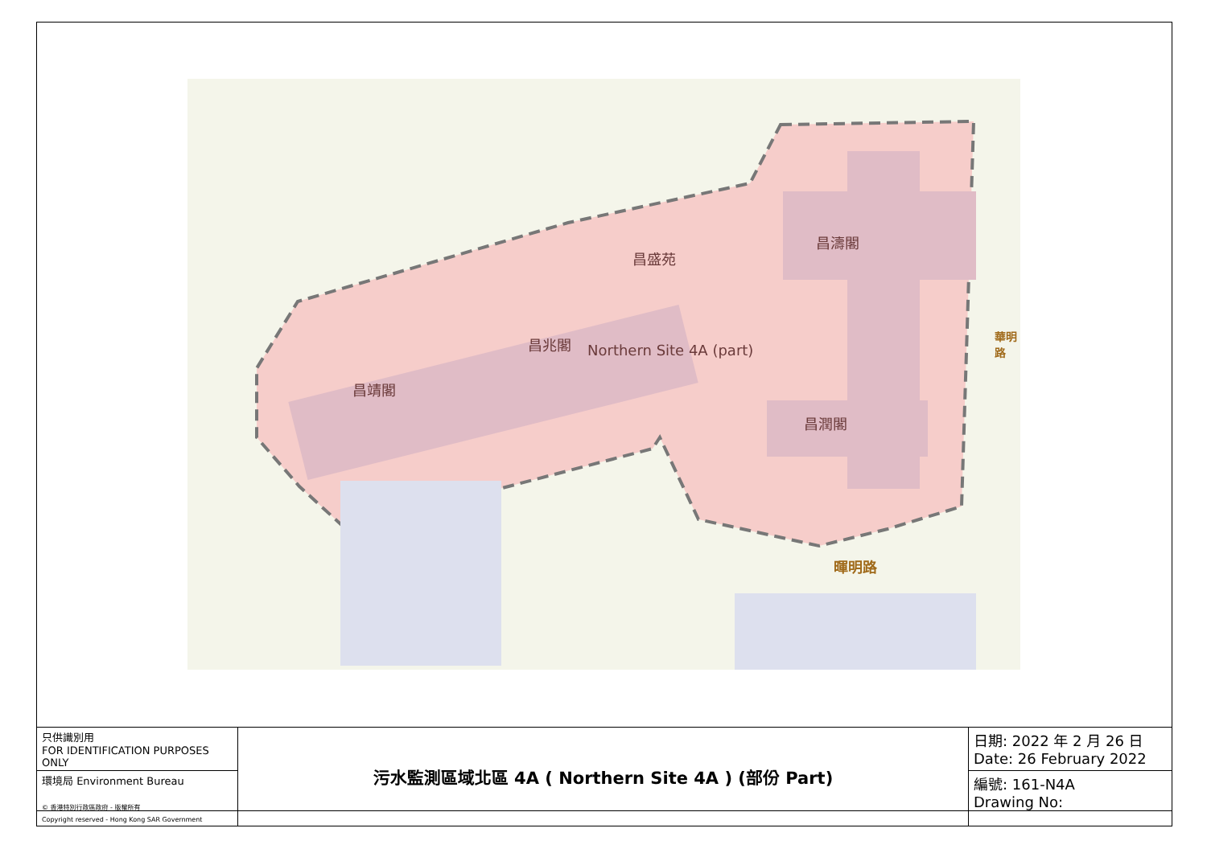昌盛苑
昌濤閣
昌兆閣 Northern Site 4A (part)
昌靖閣
昌潤閣
暉明路
華明路
| 只供識別用 FOR IDENTIFICATION PURPOSES ONLY | 污水監測區域北區 4A ( Northern Site 4A ) (部份 Part) | 日期: 2022 年 2 月 26 日 Date: 26 February 2022 |
| 環境局 Environment Bureau © 香港特別行政區政府 - 版權所有 Copyright reserved - Hong Kong SAR Government | | 編號: 161-N4A Drawing No: |